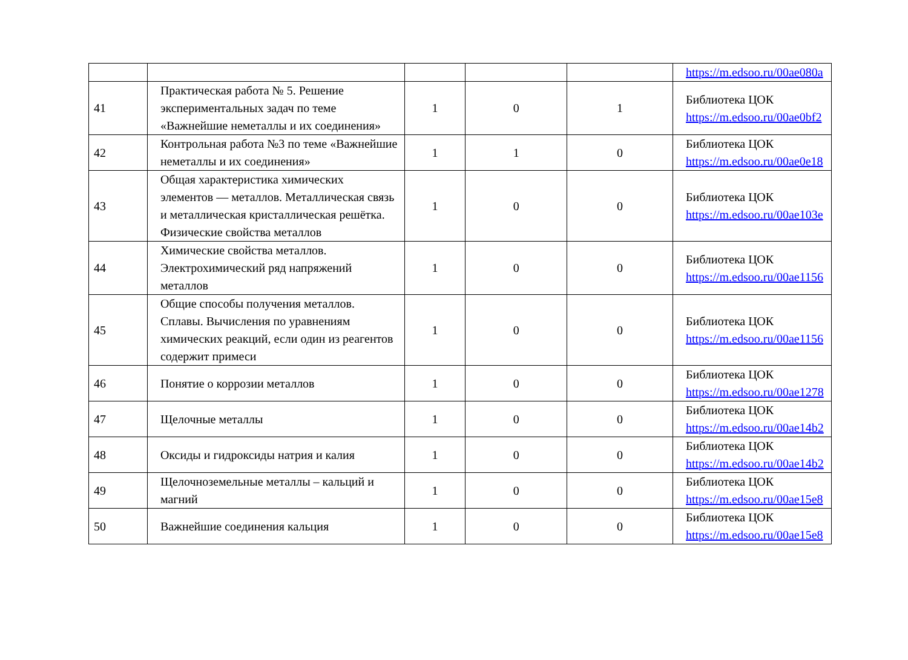| | | | | | https://m.edsoo.ru/00ae080a |
| 41 | Практическая работа № 5. Решение экспериментальных задач по теме «Важнейшие неметаллы и их соединения» | 1 | 0 | 1 | Библиотека ЦОК https://m.edsoo.ru/00ae0bf2 |
| 42 | Контрольная работа №3 по теме «Важнейшие неметаллы и их соединения» | 1 | 1 | 0 | Библиотека ЦОК https://m.edsoo.ru/00ae0e18 |
| 43 | Общая характеристика химических элементов — металлов. Металлическая связь и металлическая кристаллическая решётка. Физические свойства металлов | 1 | 0 | 0 | Библиотека ЦОК https://m.edsoo.ru/00ae103e |
| 44 | Химические свойства металлов. Электрохимический ряд напряжений металлов | 1 | 0 | 0 | Библиотека ЦОК https://m.edsoo.ru/00ae1156 |
| 45 | Общие способы получения металлов. Сплавы. Вычисления по уравнениям химических реакций, если один из реагентов содержит примеси | 1 | 0 | 0 | Библиотека ЦОК https://m.edsoo.ru/00ae1156 |
| 46 | Понятие о коррозии металлов | 1 | 0 | 0 | Библиотека ЦОК https://m.edsoo.ru/00ae1278 |
| 47 | Щелочные металлы | 1 | 0 | 0 | Библиотека ЦОК https://m.edsoo.ru/00ae14b2 |
| 48 | Оксиды и гидроксиды натрия и калия | 1 | 0 | 0 | Библиотека ЦОК https://m.edsoo.ru/00ae14b2 |
| 49 | Щелочноземельные металлы – кальций и магний | 1 | 0 | 0 | Библиотека ЦОК https://m.edsoo.ru/00ae15e8 |
| 50 | Важнейшие соединения кальция | 1 | 0 | 0 | Библиотека ЦОК https://m.edsoo.ru/00ae15e8 |